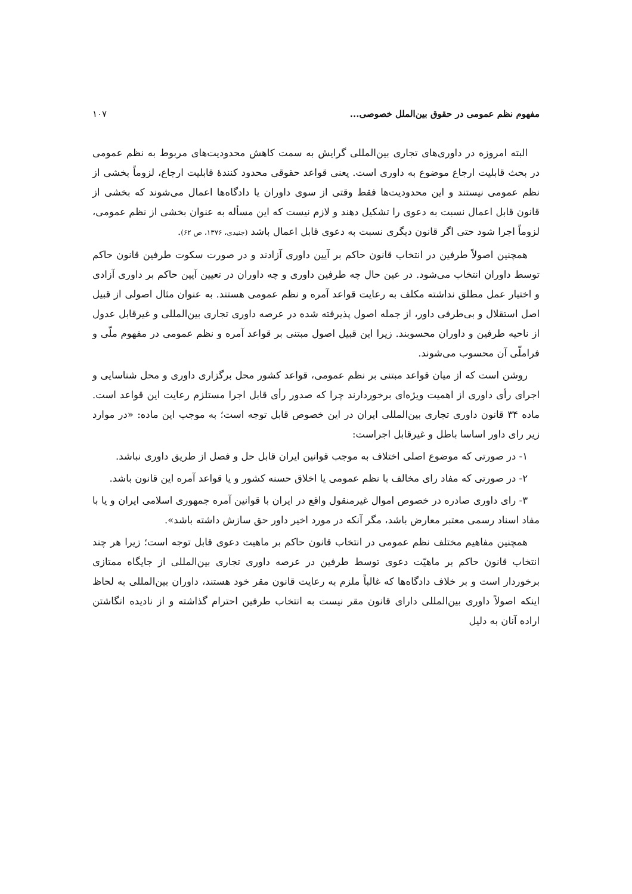مفهوم نظم عمومی در حقوق بین‌الملل خصوصی... ۱۰۷
البته امروزه در داوری‌های تجاری بین‌المللی گرایش به سمت کاهش محدودیت‌های مربوط به نظم عمومی در بحث قابلیت ارجاع موضوع به داوری است. یعنی قواعد حقوقی محدود کنندهٔ قابلیت ارجاع، لزوماً بخشی از نظم عمومی نیستند و این محدودیت‌ها فقط وقتی از سوی داوران یا دادگاه‌ها اعمال می‌شوند که بخشی از قانون قابل اعمال نسبت به دعوی را تشکیل دهند و لازم نیست که این مسأله به عنوان بخشی از نظم عمومی، لزوماً اجرا شود حتی اگر قانون دیگری نسبت به دعوی قابل اعمال باشد (جنیدی، ۱۳۷۶، ص ۶۲).
همچنین اصولاً طرفین در انتخاب قانون حاکم بر آیین داوری آزادند و در صورت سکوت طرفین قانون حاکم توسط داوران انتخاب می‌شود. در عین حال چه طرفین داوری و چه داوران در تعیین آیین حاکم بر داوری آزادی و اختیار عمل مطلق نداشته مکلف به رعایت قواعد آمره و نظم عمومی هستند. به عنوان مثال اصولی از قبیل اصل استقلال و بی‌طرفی داور، از جمله اصول پذیرفته شده در عرصه داوری تجاری بین‌المللی و غیرقابل عدول از ناحیه طرفین و داوران محسوبند. زیرا این قبیل اصول مبتنی بر قواعد آمره و نظم عمومی در مفهوم ملّی و فراملّی آن محسوب می‌شوند.
روشن است که از میان قواعد مبتنی بر نظم عمومی، قواعد کشور محل برگزاری داوری و محل شناسایی و اجرای رأی داوری از اهمیت ویژه‌ای برخوردارند چرا که صدور رأی قابل اجرا مستلزم رعایت این قواعد است. ماده ۳۴ قانون داوری تجاری بین‌المللی ایران در این خصوص قابل توجه است؛ به موجب این ماده: «در موارد زیر رای داور اساسا باطل و غیرقابل اجراست:
۱- در صورتی که موضوع اصلی اختلاف به موجب قوانین ایران قابل حل و فصل از طریق داوری نباشد.
۲- در صورتی که مفاد رای مخالف با نظم عمومی یا اخلاق حسنه کشور و یا قواعد آمره این قانون باشد.
۳- رای داوری صادره در خصوص اموال غیرمنقول واقع در ایران با قوانین آمره جمهوری اسلامی ایران و یا با مفاد اسناد رسمی معتبر معارض باشد، مگر آنکه در مورد اخیر داور حق سازش داشته باشد».
همچنین مفاهیم مختلف نظم عمومی در انتخاب قانون حاکم بر ماهیت دعوی قابل توجه است؛ زیرا هر چند انتخاب قانون حاکم بر ماهیّت دعوی توسط طرفین در عرصه داوری تجاری بین‌المللی از جایگاه ممتازی برخوردار است و بر خلاف دادگاه‌ها که غالباً ملزم به رعایت قانون مقر خود هستند، داوران بین‌المللی به لحاظ اینکه اصولاً داوری بین‌المللی دارای قانون مقر نیست به انتخاب طرفین احترام گذاشته و از نادیده انگاشتن اراده آنان به دلیل